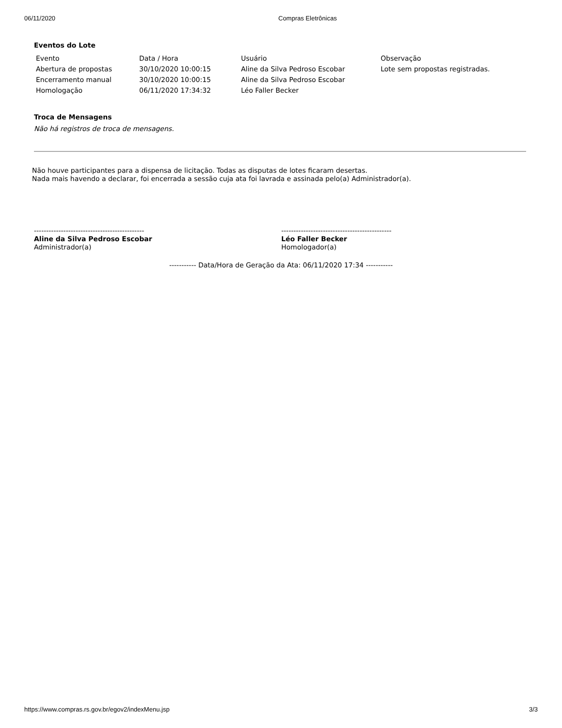06/11/2020 Compras Eletrônicas
Eventos do Lote
| Evento | Data / Hora | Usuário | Observação |
| Abertura de propostas | 30/10/2020 10:00:15 | Aline da Silva Pedroso Escobar | Lote sem propostas registradas. |
| Encerramento manual | 30/10/2020 10:00:15 | Aline da Silva Pedroso Escobar | |
| Homologação | 06/11/2020 17:34:32 | Léo Faller Becker | |
Troca de Mensagens
Não há registros de troca de mensagens.
Não houve participantes para a dispensa de licitação. Todas as disputas de lotes ficaram desertas.
Nada mais havendo a declarar, foi encerrada a sessão cuja ata foi lavrada e assinada pelo(a) Administrador(a).
---------------------------------------------
Aline da Silva Pedroso Escobar
Administrador(a)
---------------------------------------------
Léo Faller Becker
Homologador(a)
----------- Data/Hora de Geração da Ata: 06/11/2020 17:34 -----------
https://www.compras.rs.gov.br/egov2/indexMenu.jsp 3/3